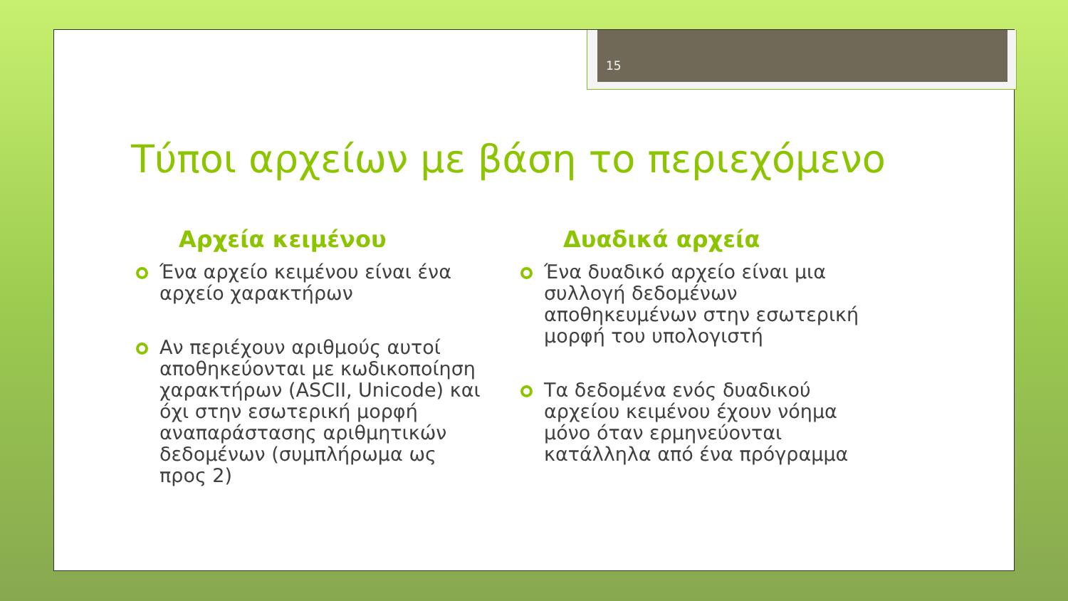15
Τύποι αρχείων με βάση το περιεχόμενο
Αρχεία κειμένου
Ένα αρχείο κειμένου είναι ένα αρχείο χαρακτήρων
Αν περιέχουν αριθμούς αυτοί αποθηκεύονται με κωδικοποίηση χαρακτήρων (ASCII, Unicode) και όχι στην εσωτερική μορφή αναπαράστασης αριθμητικών δεδομένων (συμπλήρωμα ως προς 2)
Δυαδικά αρχεία
Ένα δυαδικό αρχείο είναι μια συλλογή δεδομένων αποθηκευμένων στην εσωτερική μορφή του υπολογιστή
Τα δεδομένα ενός δυαδικού αρχείου κειμένου έχουν νόημα μόνο όταν ερμηνεύονται κατάλληλα από ένα πρόγραμμα